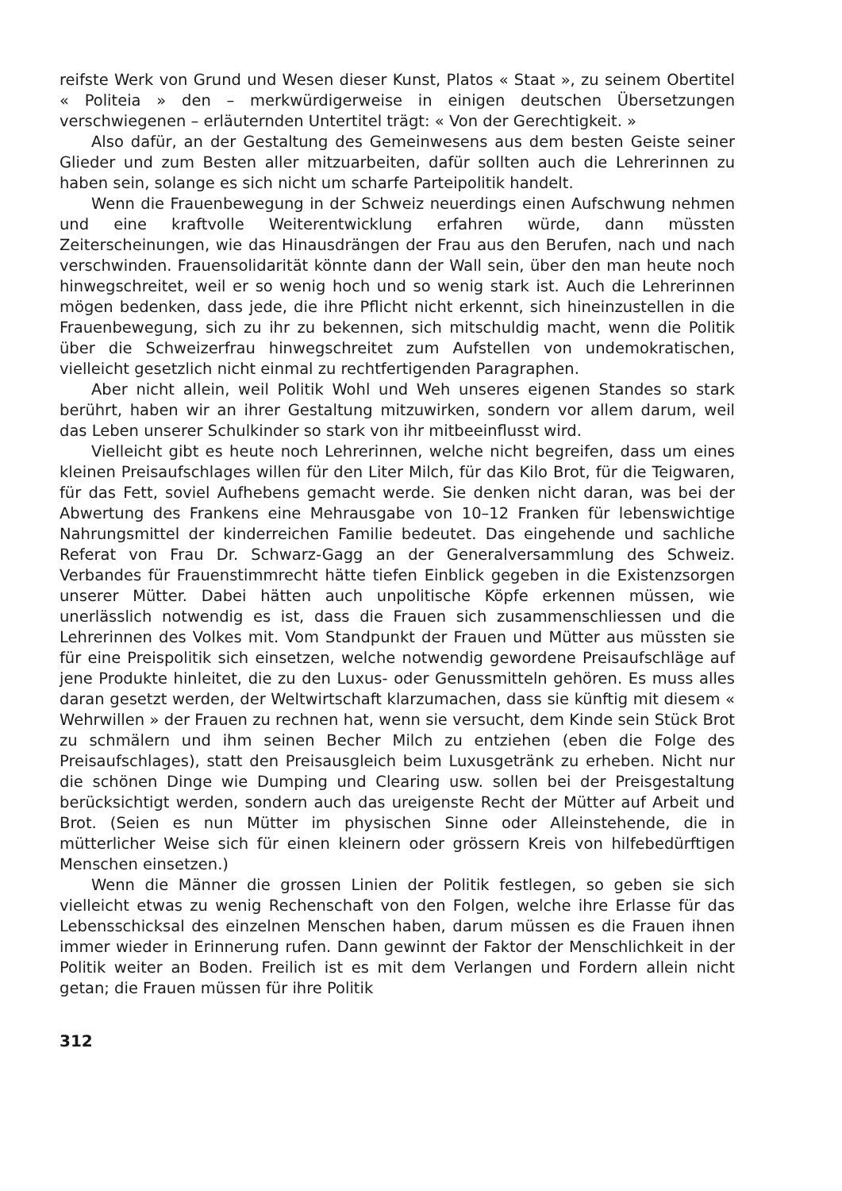reifste Werk von Grund und Wesen dieser Kunst, Platos « Staat », zu seinem Obertitel « Politeia » den – merkwürdigerweise in einigen deutschen Übersetzungen verschwiegenen – erläuternden Untertitel trägt: « Von der Gerechtigkeit. »
Also dafür, an der Gestaltung des Gemeinwesens aus dem besten Geiste seiner Glieder und zum Besten aller mitzuarbeiten, dafür sollten auch die Lehrerinnen zu haben sein, solange es sich nicht um scharfe Parteipolitik handelt.
Wenn die Frauenbewegung in der Schweiz neuerdings einen Aufschwung nehmen und eine kraftvolle Weiterentwicklung erfahren würde, dann müssten Zeiterscheinungen, wie das Hinausdrängen der Frau aus den Berufen, nach und nach verschwinden. Frauensolidarität könnte dann der Wall sein, über den man heute noch hinwegschreitet, weil er so wenig hoch und so wenig stark ist. Auch die Lehrerinnen mögen bedenken, dass jede, die ihre Pflicht nicht erkennt, sich hineinzustellen in die Frauenbewegung, sich zu ihr zu bekennen, sich mitschuldig macht, wenn die Politik über die Schweizerfrau hinwegschreitet zum Aufstellen von undemokratischen, vielleicht gesetzlich nicht einmal zu rechtfertigenden Paragraphen.
Aber nicht allein, weil Politik Wohl und Weh unseres eigenen Standes so stark berührt, haben wir an ihrer Gestaltung mitzuwirken, sondern vor allem darum, weil das Leben unserer Schulkinder so stark von ihr mitbeeinflusst wird.
Vielleicht gibt es heute noch Lehrerinnen, welche nicht begreifen, dass um eines kleinen Preisaufschlages willen für den Liter Milch, für das Kilo Brot, für die Teigwaren, für das Fett, soviel Aufhebens gemacht werde. Sie denken nicht daran, was bei der Abwertung des Frankens eine Mehrausgabe von 10–12 Franken für lebenswichtige Nahrungsmittel der kinderreichen Familie bedeutet. Das eingehende und sachliche Referat von Frau Dr. Schwarz-Gagg an der Generalversammlung des Schweiz. Verbandes für Frauenstimmrecht hätte tiefen Einblick gegeben in die Existenzsorgen unserer Mütter. Dabei hätten auch unpolitische Köpfe erkennen müssen, wie unerlässlich notwendig es ist, dass die Frauen sich zusammenschliessen und die Lehrerinnen des Volkes mit. Vom Standpunkt der Frauen und Mütter aus müssten sie für eine Preispolitik sich einsetzen, welche notwendig gewordene Preisaufschläge auf jene Produkte hinleitet, die zu den Luxus- oder Genussmitteln gehören. Es muss alles daran gesetzt werden, der Weltwirtschaft klarzumachen, dass sie künftig mit diesem « Wehrwillen » der Frauen zu rechnen hat, wenn sie versucht, dem Kinde sein Stück Brot zu schmälern und ihm seinen Becher Milch zu entziehen (eben die Folge des Preisaufschlages), statt den Preisausgleich beim Luxusgetränk zu erheben. Nicht nur die schönen Dinge wie Dumping und Clearing usw. sollen bei der Preisgestaltung berücksichtigt werden, sondern auch das ureigenste Recht der Mütter auf Arbeit und Brot. (Seien es nun Mütter im physischen Sinne oder Alleinstehende, die in mütterlicher Weise sich für einen kleinern oder grössern Kreis von hilfebedürftigen Menschen einsetzen.)
Wenn die Männer die grossen Linien der Politik festlegen, so geben sie sich vielleicht etwas zu wenig Rechenschaft von den Folgen, welche ihre Erlasse für das Lebensschicksal des einzelnen Menschen haben, darum müssen es die Frauen ihnen immer wieder in Erinnerung rufen. Dann gewinnt der Faktor der Menschlichkeit in der Politik weiter an Boden. Freilich ist es mit dem Verlangen und Fordern allein nicht getan; die Frauen müssen für ihre Politik
312